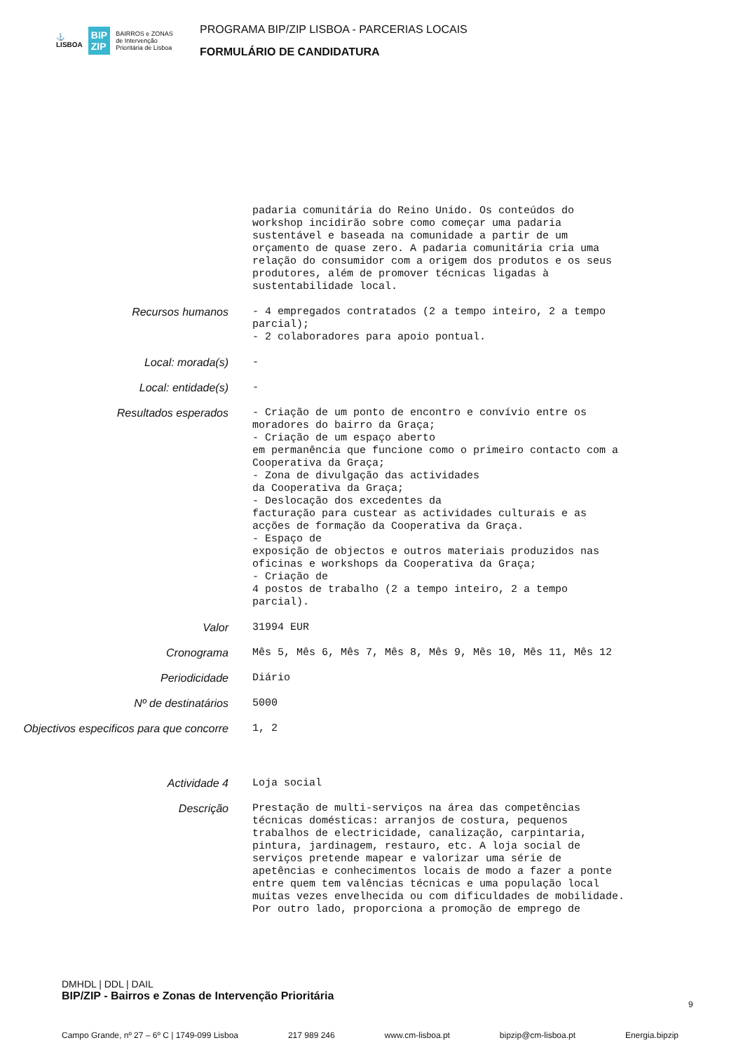⚓
LISBOA BIP
ZIP BAIRROS e ZONAS
de Intervenção
Prioritária de Lisboa
PROGRAMA BIP/ZIP LISBOA - PARCERIAS LOCAIS
FORMULÁRIO DE CANDIDATURA
padaria comunitária do Reino Unido. Os conteúdos do workshop incidirão sobre como começar uma padaria sustentável e baseada na comunidade a partir de um orçamento de quase zero. A padaria comunitária cria uma relação do consumidor com a origem dos produtos e os seus produtores, além de promover técnicas ligadas à sustentabilidade local.
Recursos humanos
- 4 empregados contratados (2 a tempo inteiro, 2 a tempo parcial); - 2 colaboradores para apoio pontual.
Local: morada(s)
-
Local: entidade(s)
-
Resultados esperados
- Criação de um ponto de encontro e convívio entre os moradores do bairro da Graça; - Criação de um espaço aberto em permanência que funcione como o primeiro contacto com a Cooperativa da Graça; - Zona de divulgação das actividades da Cooperativa da Graça; - Deslocação dos excedentes da facturação para custear as actividades culturais e as acções de formação da Cooperativa da Graça. - Espaço de exposição de objectos e outros materiais produzidos nas oficinas e workshops da Cooperativa da Graça; - Criação de 4 postos de trabalho (2 a tempo inteiro, 2 a tempo parcial).
Valor
31994 EUR
Cronograma
Mês 5, Mês 6, Mês 7, Mês 8, Mês 9, Mês 10, Mês 11, Mês 12
Periodicidade
Diário
Nº de destinatários
5000
Objectivos especificos para que concorre
1, 2
Actividade 4
Loja social
Descrição
Prestação de multi-serviços na área das competências técnicas domésticas: arranjos de costura, pequenos trabalhos de electricidade, canalização, carpintaria, pintura, jardinagem, restauro, etc. A loja social de serviços pretende mapear e valorizar uma série de apetências e conhecimentos locais de modo a fazer a ponte entre quem tem valências técnicas e uma população local muitas vezes envelhecida ou com dificuldades de mobilidade. Por outro lado, proporciona a promoção de emprego de
DMHDL | DDL | DAIL
BIP/ZIP - Bairros e Zonas de Intervenção Prioritária
Campo Grande, nº 27 – 6º C | 1749-099 Lisboa 217 989 246 www.cm-lisboa.pt bipzip@cm-lisboa.pt Energia.bipzip
9